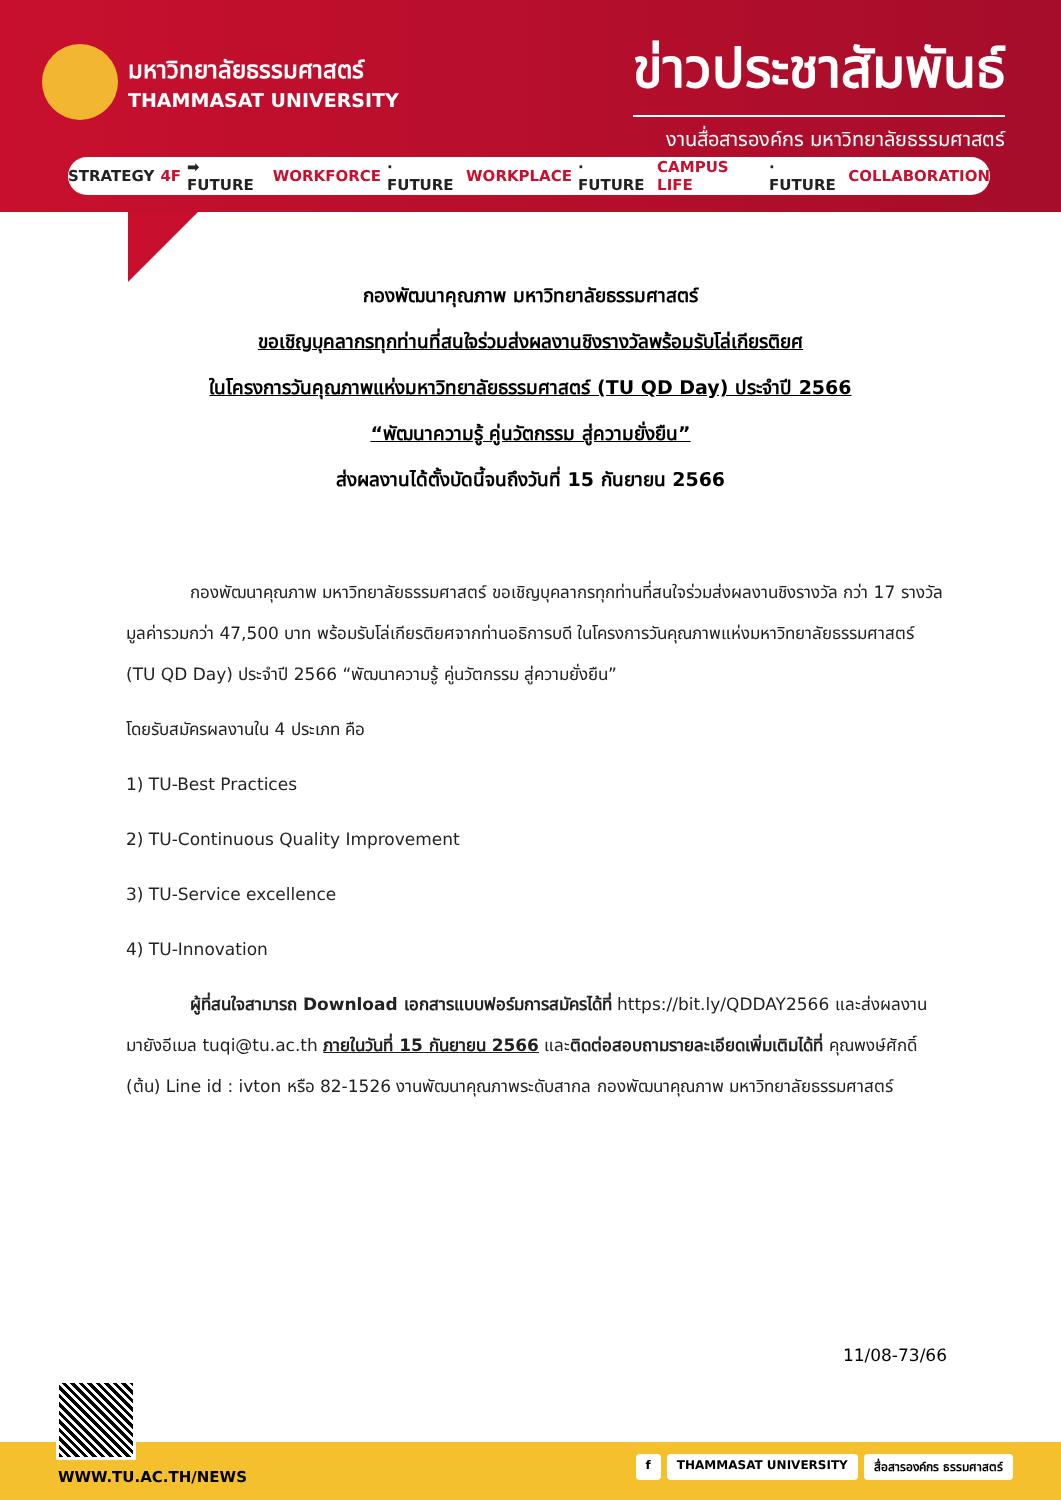มหาวิทยาลัยธรรมศาสตร์
THAMMASAT UNIVERSITY
ข่าวประชาสัมพันธ์
งานสื่อสารองค์กร มหาวิทยาลัยธรรมศาสตร์
STRATEGY 4F ➡ FUTURE WORKFORCE · FUTURE WORKPLACE · FUTURE CAMPUS LIFE · FUTURE COLLABORATION
กองพัฒนาคุณภาพ มหาวิทยาลัยธรรมศาสตร์
ขอเชิญบุคลากรทุกท่านที่สนใจร่วมส่งผลงานชิงรางวัลพร้อมรับโล่เกียรติยศ
ในโครงการวันคุณภาพแห่งมหาวิทยาลัยธรรมศาสตร์ (TU QD Day) ประจำปี 2566
“พัฒนาความรู้ คู่นวัตกรรม สู่ความยั่งยืน”
ส่งผลงานได้ตั้งบัดนี้จนถึงวันที่ 15 กันยายน 2566
กองพัฒนาคุณภาพ มหาวิทยาลัยธรรมศาสตร์ ขอเชิญบุคลากรทุกท่านที่สนใจร่วมส่งผลงานชิงรางวัล กว่า 17 รางวัล มูลค่ารวมกว่า 47,500 บาท พร้อมรับโล่เกียรติยศจากท่านอธิการบดี ในโครงการวันคุณภาพแห่งมหาวิทยาลัยธรรมศาสตร์ (TU QD Day) ประจำปี 2566 “พัฒนาความรู้ คู่นวัตกรรม สู่ความยั่งยืน”
โดยรับสมัครผลงานใน 4 ประเภท คือ
1) TU-Best Practices
2) TU-Continuous Quality Improvement
3) TU-Service excellence
4) TU-Innovation
ผู้ที่สนใจสามารถ Download เอกสารแบบฟอร์มการสมัครได้ที่ https://bit.ly/QDDAY2566 และส่งผลงานมายังอีเมล tuqi@tu.ac.th ภายในวันที่ 15 กันยายน 2566 และติดต่อสอบถามรายละเอียดเพิ่มเติมได้ที่ คุณพงษ์ศักดิ์ (ต้น) Line id : ivton หรือ 82-1526 งานพัฒนาคุณภาพระดับสากล กองพัฒนาคุณภาพ มหาวิทยาลัยธรรมศาสตร์
11/08-73/66
WWW.TU.AC.TH/NEWS
f THAMMASAT UNIVERSITY สื่อสารองค์กร ธรรมศาสตร์